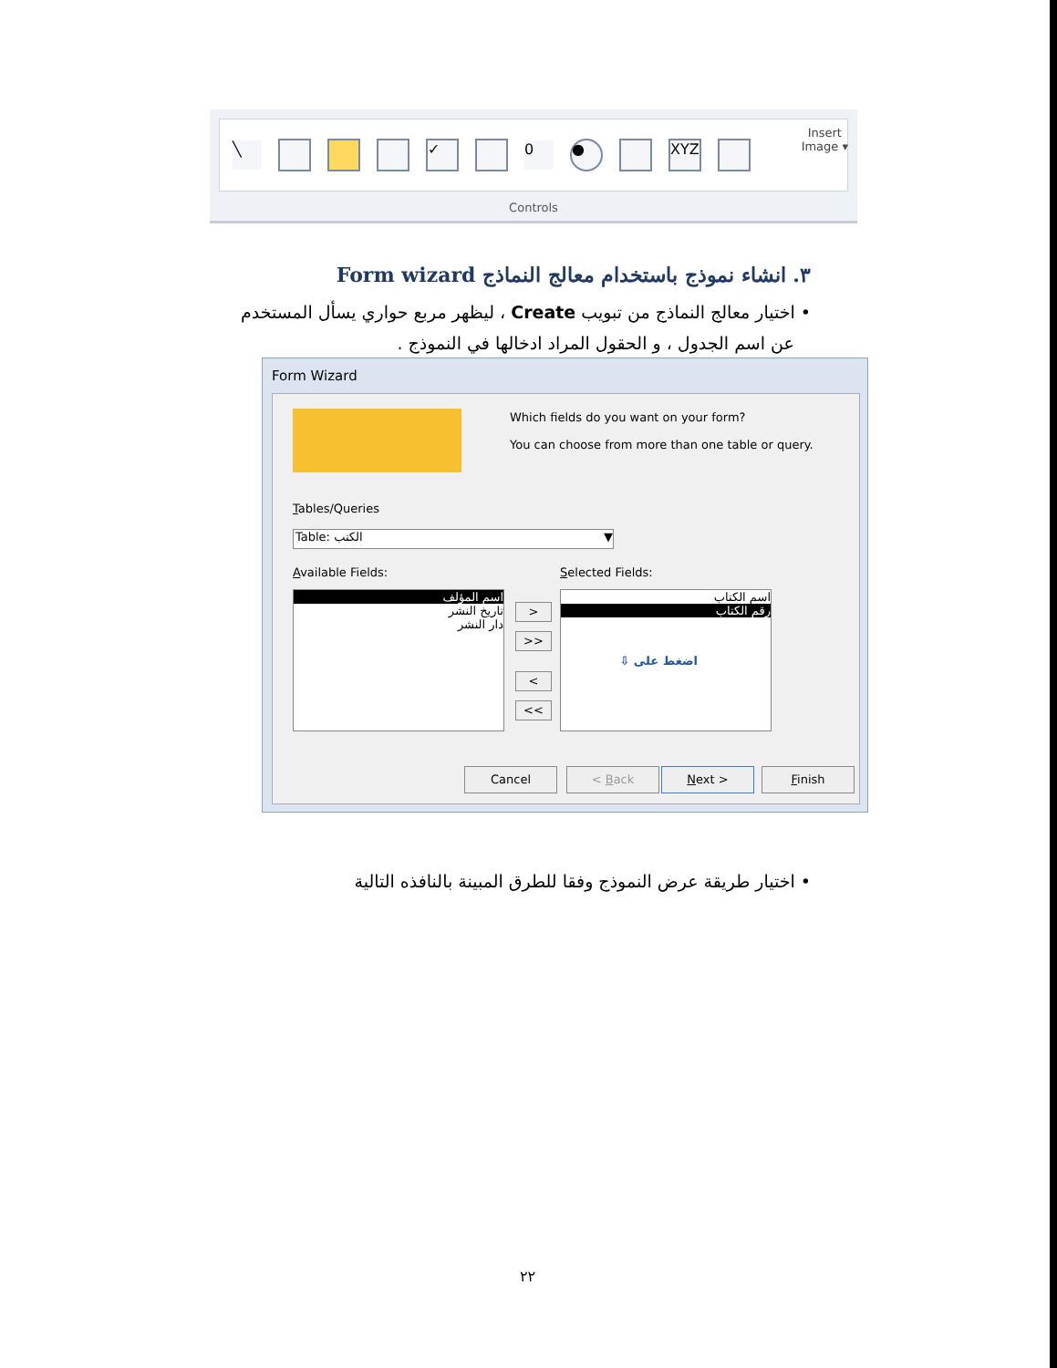╲ ✓ 0 ● XYZ
Insert
Image ▾
Controls
٣. انشاء نموذج باستخدام معالج النماذج Form wizard
• اختيار معالج النماذج من تبويب Create ، ليظهر مربع حواري يسأل المستخدم
عن اسم الجدول ، و الحقول المراد ادخالها في النموذج .
Form Wizard
Which fields do you want on your form?
You can choose from more than one table or query.
Tables/Queries
Table: الكتب ▼
Available Fields: Selected Fields:
اسم المؤلف
تاريخ النشر
دار النشر
>
>>
<
<<
اسم الكتاب
رقم الكتاب
اضغط على ⇩
Cancel < Back Next > Finish
• اختيار طريقة عرض النموذج وفقا للطرق المبينة بالنافذه التالية
٢٢